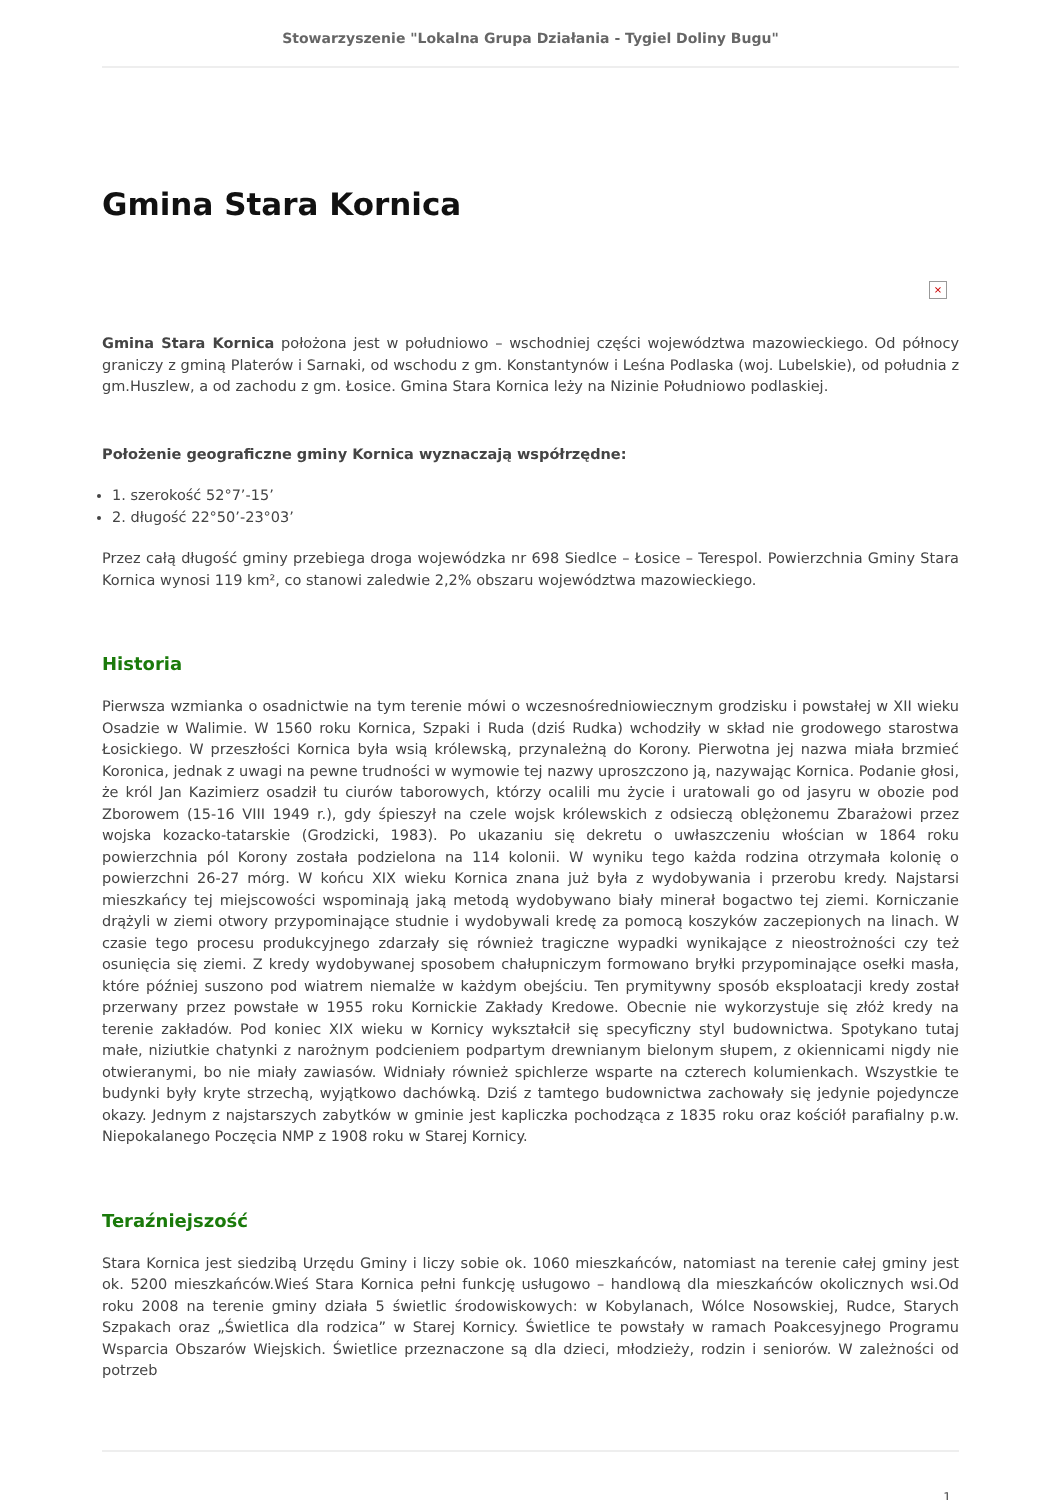Stowarzyszenie "Lokalna Grupa Działania - Tygiel Doliny Bugu"
Gmina Stara Kornica
×
Gmina Stara Kornica położona jest w południowo – wschodniej części województwa mazowieckiego. Od północy graniczy z gminą Platerów i Sarnaki, od wschodu z gm. Konstantynów i Leśna Podlaska (woj. Lubelskie), od południa z gm.Huszlew, a od zachodu z gm. Łosice. Gmina Stara Kornica leży na Nizinie Południowo podlaskiej.
Położenie geograficzne gminy Kornica wyznaczają współrzędne:
1. szerokość 52°7’-15’
2. długość 22°50’-23°03’
Przez całą długość gminy przebiega droga wojewódzka nr 698 Siedlce – Łosice – Terespol. Powierzchnia Gminy Stara Kornica wynosi 119 km², co stanowi zaledwie 2,2% obszaru województwa mazowieckiego.
Historia
Pierwsza wzmianka o osadnictwie na tym terenie mówi o wczesnośredniowiecznym grodzisku i powstałej w XII wieku Osadzie w Walimie. W 1560 roku Kornica, Szpaki i Ruda (dziś Rudka) wchodziły w skład nie grodowego starostwa Łosickiego. W przeszłości Kornica była wsią królewską, przynależną do Korony. Pierwotna jej nazwa miała brzmieć Koronica, jednak z uwagi na pewne trudności w wymowie tej nazwy uproszczono ją, nazywając Kornica. Podanie głosi, że król Jan Kazimierz osadził tu ciurów taborowych, którzy ocalili mu życie i uratowali go od jasyru w obozie pod Zborowem (15-16 VIII 1949 r.), gdy śpieszył na czele wojsk królewskich z odsieczą oblężonemu Zbarażowi przez wojska kozacko-tatarskie (Grodzicki, 1983). Po ukazaniu się dekretu o uwłaszczeniu włościan w 1864 roku powierzchnia pól Korony została podzielona na 114 kolonii. W wyniku tego każda rodzina otrzymała kolonię o powierzchni 26-27 mórg. W końcu XIX wieku Kornica znana już była z wydobywania i przerobu kredy. Najstarsi mieszkańcy tej miejscowości wspominają jaką metodą wydobywano biały minerał bogactwo tej ziemi. Korniczanie drążyli w ziemi otwory przypominające studnie i wydobywali kredę za pomocą koszyków zaczepionych na linach. W czasie tego procesu produkcyjnego zdarzały się również tragiczne wypadki wynikające z nieostrożności czy też osunięcia się ziemi. Z kredy wydobywanej sposobem chałupniczym formowano bryłki przypominające osełki masła, które później suszono pod wiatrem niemalże w każdym obejściu. Ten prymitywny sposób eksploatacji kredy został przerwany przez powstałe w 1955 roku Kornickie Zakłady Kredowe. Obecnie nie wykorzystuje się złóż kredy na terenie zakładów. Pod koniec XIX wieku w Kornicy wykształcił się specyficzny styl budownictwa. Spotykano tutaj małe, niziutkie chatynki z narożnym podcieniem podpartym drewnianym bielonym słupem, z okiennicami nigdy nie otwieranymi, bo nie miały zawiasów. Widniały również spichlerze wsparte na czterech kolumienkach. Wszystkie te budynki były kryte strzechą, wyjątkowo dachówką. Dziś z tamtego budownictwa zachowały się jedynie pojedyncze okazy. Jednym z najstarszych zabytków w gminie jest kapliczka pochodząca z 1835 roku oraz kościół parafialny p.w. Niepokalanego Poczęcia NMP z 1908 roku w Starej Kornicy.
Teraźniejszość
Stara Kornica jest siedzibą Urzędu Gminy i liczy sobie ok. 1060 mieszkańców, natomiast na terenie całej gminy jest ok. 5200 mieszkańców.Wieś Stara Kornica pełni funkcję usługowo – handlową dla mieszkańców okolicznych wsi.Od roku 2008 na terenie gminy działa 5 świetlic środowiskowych: w Kobylanach, Wólce Nosowskiej, Rudce, Starych Szpakach oraz „Świetlica dla rodzica” w Starej Kornicy. Świetlice te powstały w ramach Poakcesyjnego Programu Wsparcia Obszarów Wiejskich. Świetlice przeznaczone są dla dzieci, młodzieży, rodzin i seniorów. W zależności od potrzeb
1